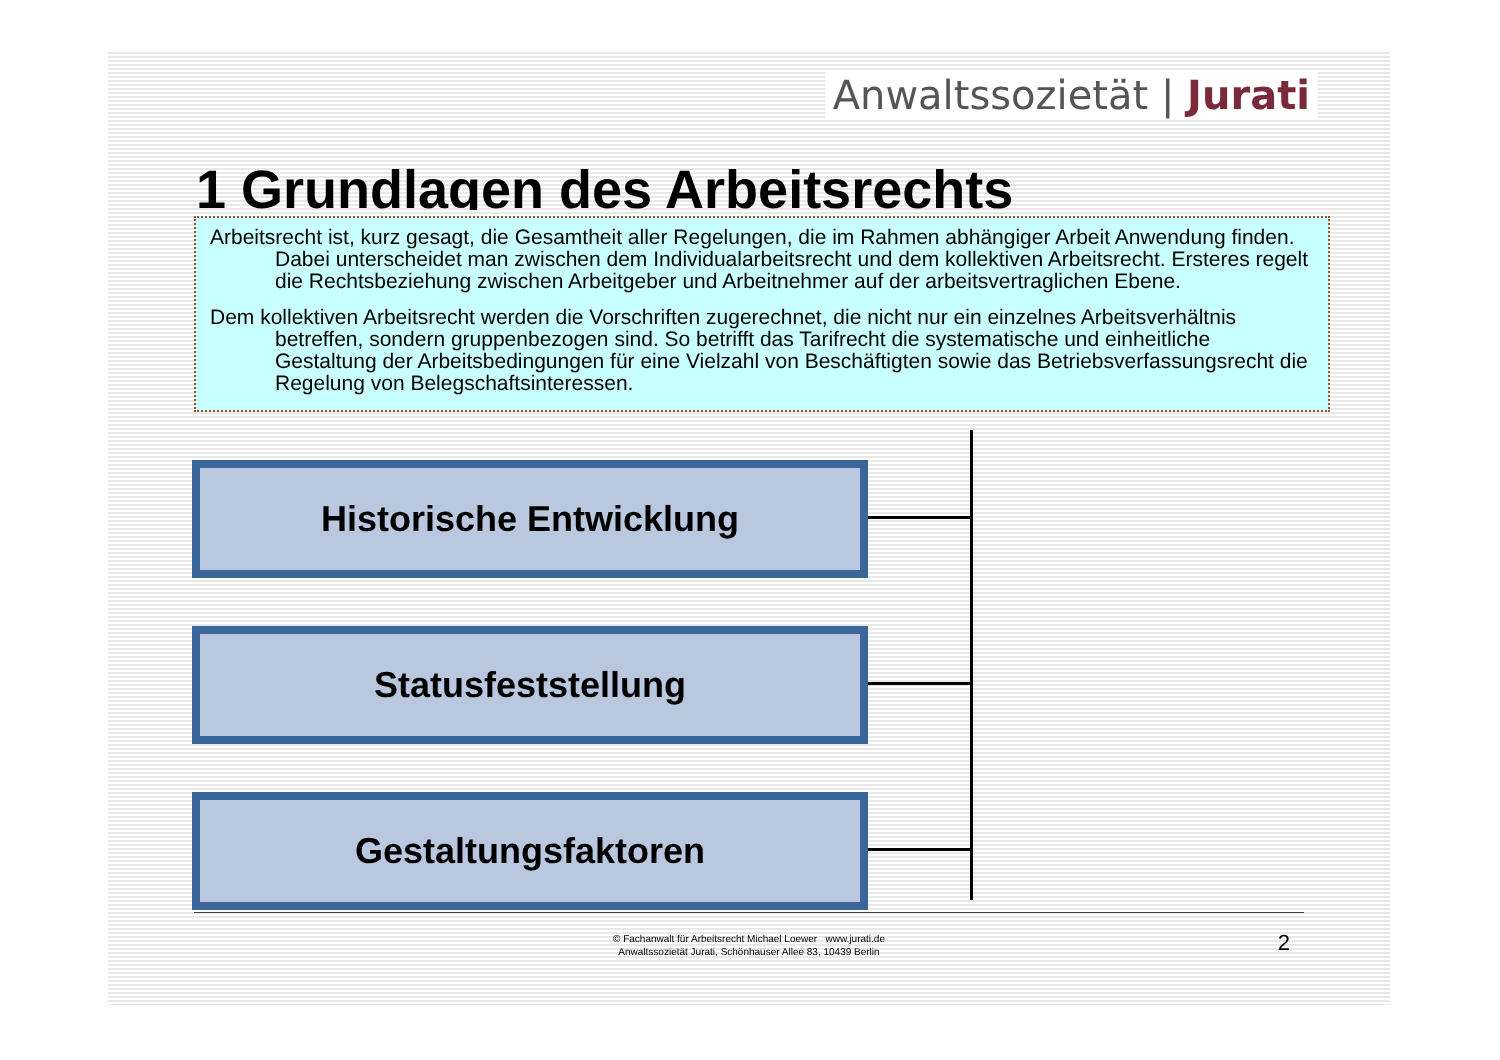Anwaltssozietät | Jurati
1 Grundlagen des Arbeitsrechts
Arbeitsrecht ist, kurz gesagt, die Gesamtheit aller Regelungen, die im Rahmen abhängiger Arbeit Anwendung finden. Dabei unterscheidet man zwischen dem Individualarbeitsrecht und dem kollektiven Arbeitsrecht. Ersteres regelt die Rechtsbeziehung zwischen Arbeitgeber und Arbeitnehmer auf der arbeitsvertraglichen Ebene.
Dem kollektiven Arbeitsrecht werden die Vorschriften zugerechnet, die nicht nur ein einzelnes Arbeitsverhältnis betreffen, sondern gruppenbezogen sind. So betrifft das Tarifrecht die systematische und einheitliche Gestaltung der Arbeitsbedingungen für eine Vielzahl von Beschäftigten sowie das Betriebsverfassungsrecht die Regelung von Belegschaftsinteressen.
Historische Entwicklung
Statusfeststellung
Gestaltungsfaktoren
© Fachanwalt für Arbeitsrecht Michael Loewer www.jurati.de
Anwaltssozietät Jurati, Schönhauser Allee 83, 10439 Berlin
2